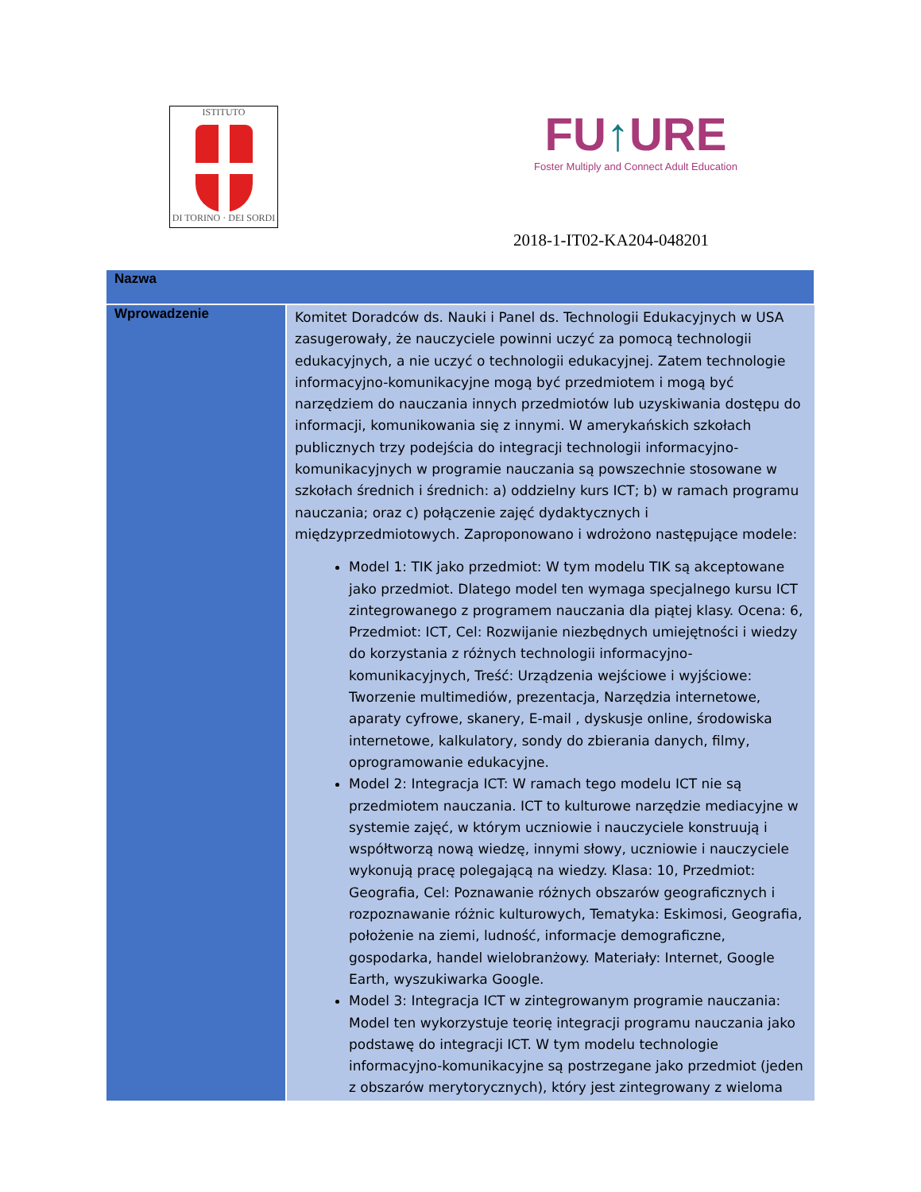ISTITUTO
DI TORINO · DEI SORDI
FU↑URE
Foster Multiply and Connect Adult Education
2018-1-IT02-KA204-048201
| Nazwa | |
| --- | --- |
| Wprowadzenie | Komitet Doradców ds. Nauki i Panel ds. Technologii Edukacyjnych w USA zasugerowały, że nauczyciele powinni uczyć za pomocą technologii edukacyjnych, a nie uczyć o technologii edukacyjnej. Zatem technologie informacyjno-komunikacyjne mogą być przedmiotem i mogą być narzędziem do nauczania innych przedmiotów lub uzyskiwania dostępu do informacji, komunikowania się z innymi. W amerykańskich szkołach publicznych trzy podejścia do integracji technologii informacyjno-komunikacyjnych w programie nauczania są powszechnie stosowane w szkołach średnich i średnich: a) oddzielny kurs ICT; b) w ramach programu nauczania; oraz c) połączenie zajęć dydaktycznych i międzyprzedmiotowych. Zaproponowano i wdrożono następujące modele: Model 1: TIK jako przedmiot: W tym modelu TIK są akceptowane jako przedmiot. Dlatego model ten wymaga specjalnego kursu ICT zintegrowanego z programem nauczania dla piątej klasy. Ocena: 6, Przedmiot: ICT, Cel: Rozwijanie niezbędnych umiejętności i wiedzy do korzystania z różnych technologii informacyjno-komunikacyjnych, Treść: Urządzenia wejściowe i wyjściowe: Tworzenie multimediów, prezentacja, Narzędzia internetowe, aparaty cyfrowe, skanery, E-mail , dyskusje online, środowiska internetowe, kalkulatory, sondy do zbierania danych, filmy, oprogramowanie edukacyjne. Model 2: Integracja ICT: W ramach tego modelu ICT nie są przedmiotem nauczania. ICT to kulturowe narzędzie mediacyjne w systemie zajęć, w którym uczniowie i nauczyciele konstruują i współtworzą nową wiedzę, innymi słowy, uczniowie i nauczyciele wykonują pracę polegającą na wiedzy. Klasa: 10, Przedmiot: Geografia, Cel: Poznawanie różnych obszarów geograficznych i rozpoznawanie różnic kulturowych, Tematyka: Eskimosi, Geografia, położenie na ziemi, ludność, informacje demograficzne, gospodarka, handel wielobranżowy. Materiały: Internet, Google Earth, wyszukiwarka Google. Model 3: Integracja ICT w zintegrowanym programie nauczania: Model ten wykorzystuje teorię integracji programu nauczania jako podstawę do integracji ICT. W tym modelu technologie informacyjno-komunikacyjne są postrzegane jako przedmiot (jeden z obszarów merytorycznych), który jest zintegrowany z wieloma |